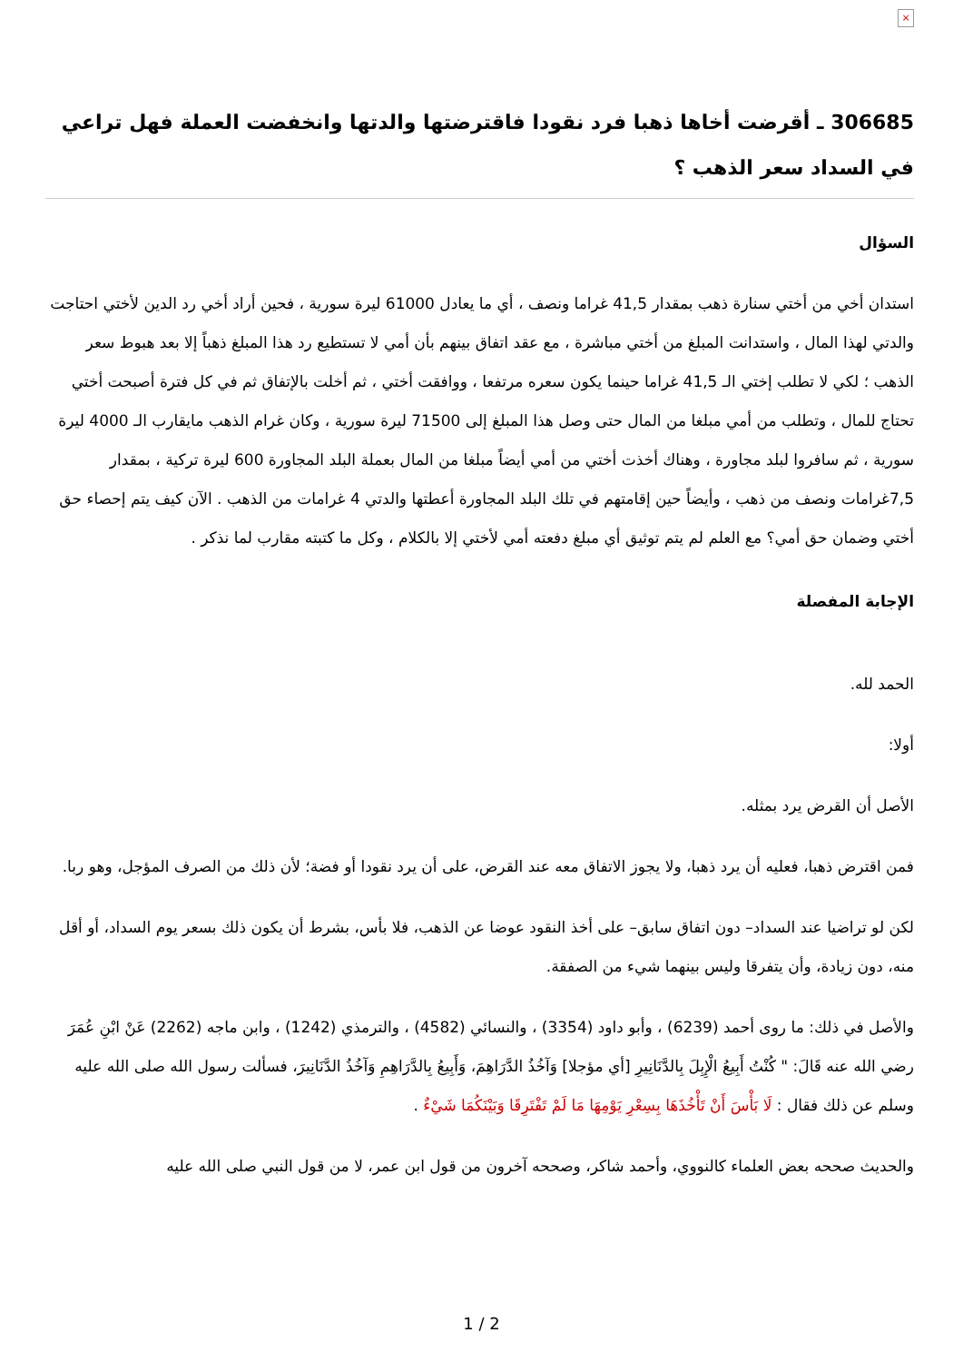×
306685 ـ أقرضت أخاها ذهبا فرد نقودا فاقترضتها والدتها وانخفضت العملة فهل تراعي في السداد سعر الذهب ؟
السؤال
استدان أخي من أختي سنارة ذهب بمقدار 41,5 غراما ونصف ، أي ما يعادل 61000 ليرة سورية ، فحين أراد أخي رد الدين لأختي احتاجت والدتي لهذا المال ، واستدانت المبلغ من أختي مباشرة ، مع عقد اتفاق بينهم بأن أمي لا تستطيع رد هذا المبلغ ذهباً إلا بعد هبوط سعر الذهب ؛ لكي لا تطلب إختي الـ 41,5 غراما حينما يكون سعره مرتفعا ، ووافقت أختي ، ثم أخلت بالإتفاق ثم في كل فترة أصبحت أختي تحتاج للمال ، وتطلب من أمي مبلغا من المال حتى وصل هذا المبلغ إلى 71500 ليرة سورية ، وكان غرام الذهب مايقارب الـ 4000 ليرة سورية ، ثم سافروا لبلد مجاورة ، وهناك أخذت أختي من أمي أيضاً مبلغا من المال بعملة البلد المجاورة 600 ليرة تركية ، بمقدار 7,5غرامات ونصف من ذهب ، وأيضاً حين إقامتهم في تلك البلد المجاورة أعطتها والدتي 4 غرامات من الذهب . الآن كيف يتم إحصاء حق أختي وضمان حق أمي؟ مع العلم لم يتم توثيق أي مبلغ دفعته أمي لأختي إلا بالكلام ، وكل ما كتبته مقارب لما نذكر .
الإجابة المفصلة
الحمد لله.
أولا:
الأصل أن القرض يرد بمثله.
فمن اقترض ذهبا، فعليه أن يرد ذهبا، ولا يجوز الاتفاق معه عند القرض، على أن يرد نقودا أو فضة؛ لأن ذلك من الصرف المؤجل، وهو ربا.
لكن لو تراضيا عند السداد– دون اتفاق سابق– على أخذ النقود عوضا عن الذهب، فلا بأس، بشرط أن يكون ذلك بسعر يوم السداد، أو أقل منه، دون زيادة، وأن يتفرقا وليس بينهما شيء من الصفقة.
والأصل في ذلك: ما روى أحمد (6239) ، وأبو داود (3354) ، والنسائي (4582) ، والترمذي (1242) ، وابن ماجه (2262) عَنْ ابْنِ عُمَرَ رضي الله عنه قَالَ: " كُنْتُ أَبِيعُ الْإِبِلَ بِالدَّنَانِيرِ [أي مؤجلا] وَآخُذُ الدَّرَاهِمَ، وَأَبِيعُ بِالدَّرَاهِمِ وَآخُذُ الدَّنَانِيرَ، فسألت رسول الله صلى الله عليه وسلم عن ذلك فقال : لَا بَأْسَ أَنْ تَأْخُذَهَا بِسِعْرِ يَوْمِهَا مَا لَمْ تَفْتَرِقَا وَبَيْنَكُمَا شَيْءٌ .
والحديث صححه بعض العلماء كالنووي، وأحمد شاكر، وصححه آخرون من قول ابن عمر، لا من قول النبي صلى الله عليه
1 / 2